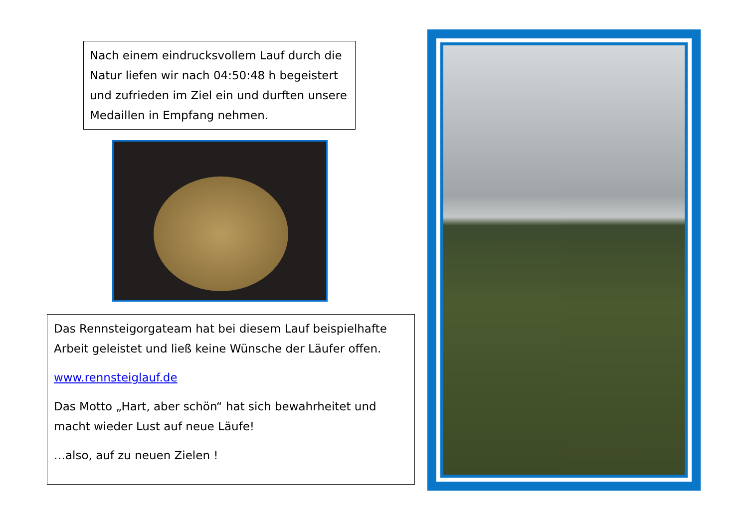Nach einem eindrucksvollem Lauf durch die Natur liefen wir nach 04:50:48 h begeistert und zufrieden im Ziel ein und durften unsere Medaillen in Empfang nehmen.
Das Rennsteigorgateam hat bei diesem Lauf beispielhafte Arbeit geleistet und ließ keine Wünsche der Läufer offen.
www.rennsteiglauf.de
Das Motto „Hart, aber schön“ hat sich bewahrheitet und macht wieder Lust auf neue Läufe!
…also, auf zu neuen Zielen !